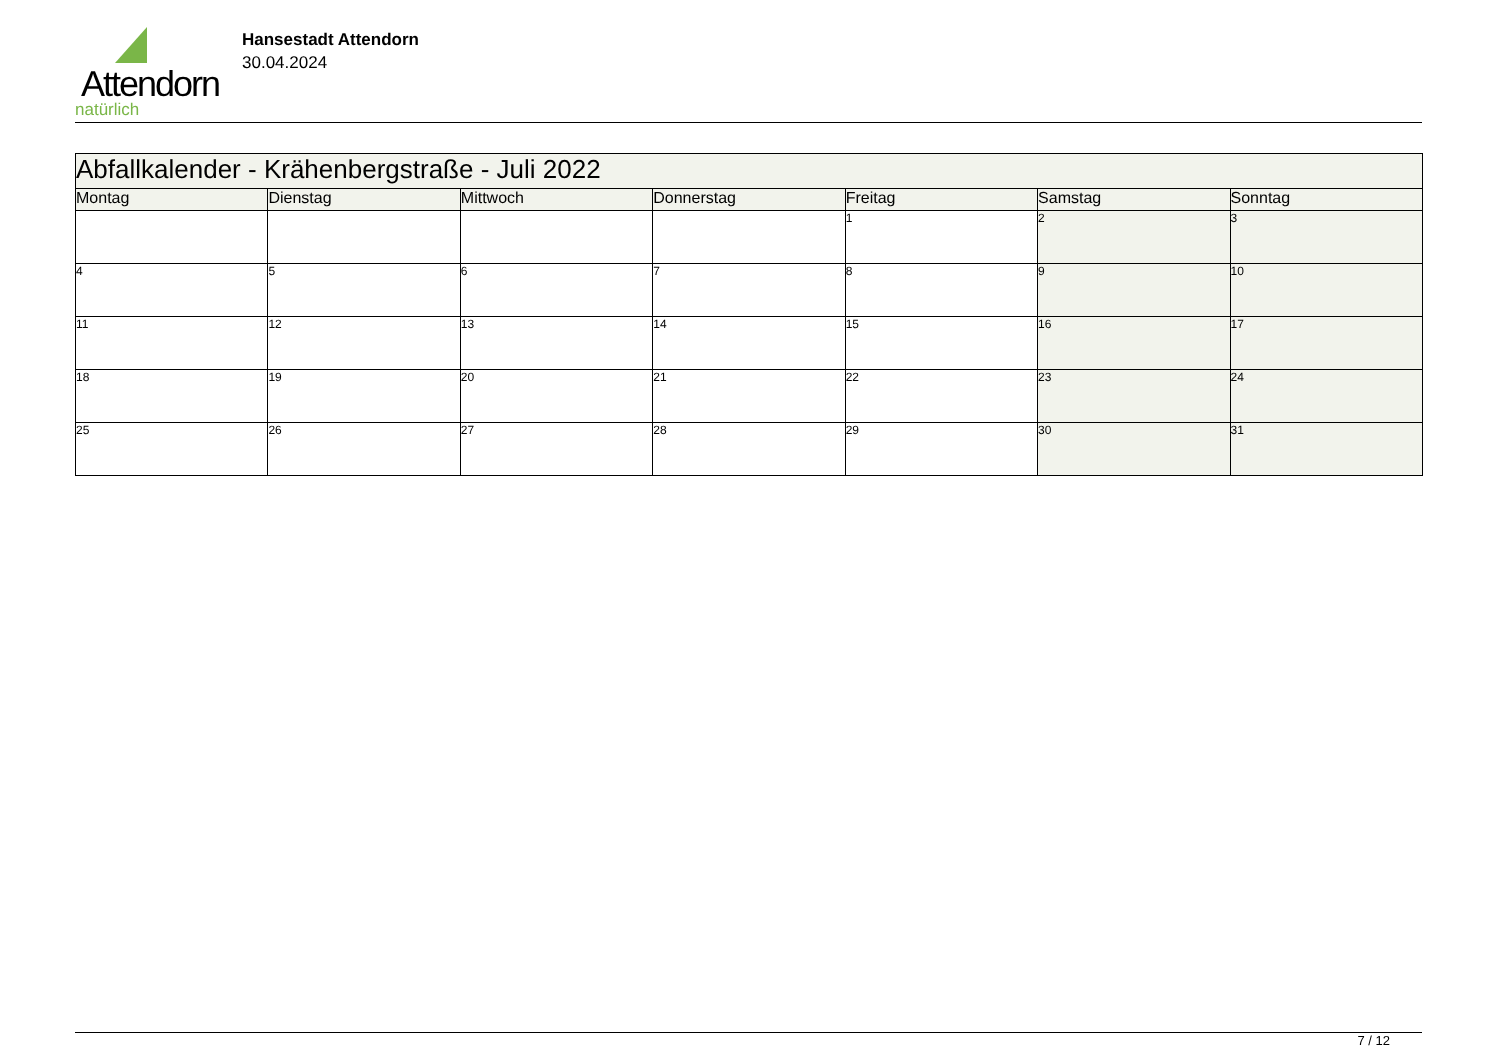Attendorn
natürlich
Hansestadt Attendorn
30.04.2024
| Abfallkalender - Krähenbergstraße - Juli 2022 | | | | | | |
| Montag | Dienstag | Mittwoch | Donnerstag | Freitag | Samstag | Sonntag |
| | | | | 1 | 2 | 3 |
| 4 | 5 | 6 | 7 | 8 | 9 | 10 |
| 11 | 12 | 13 | 14 | 15 | 16 | 17 |
| 18 | 19 | 20 | 21 | 22 | 23 | 24 |
| 25 | 26 | 27 | 28 | 29 | 30 | 31 |
7 / 12